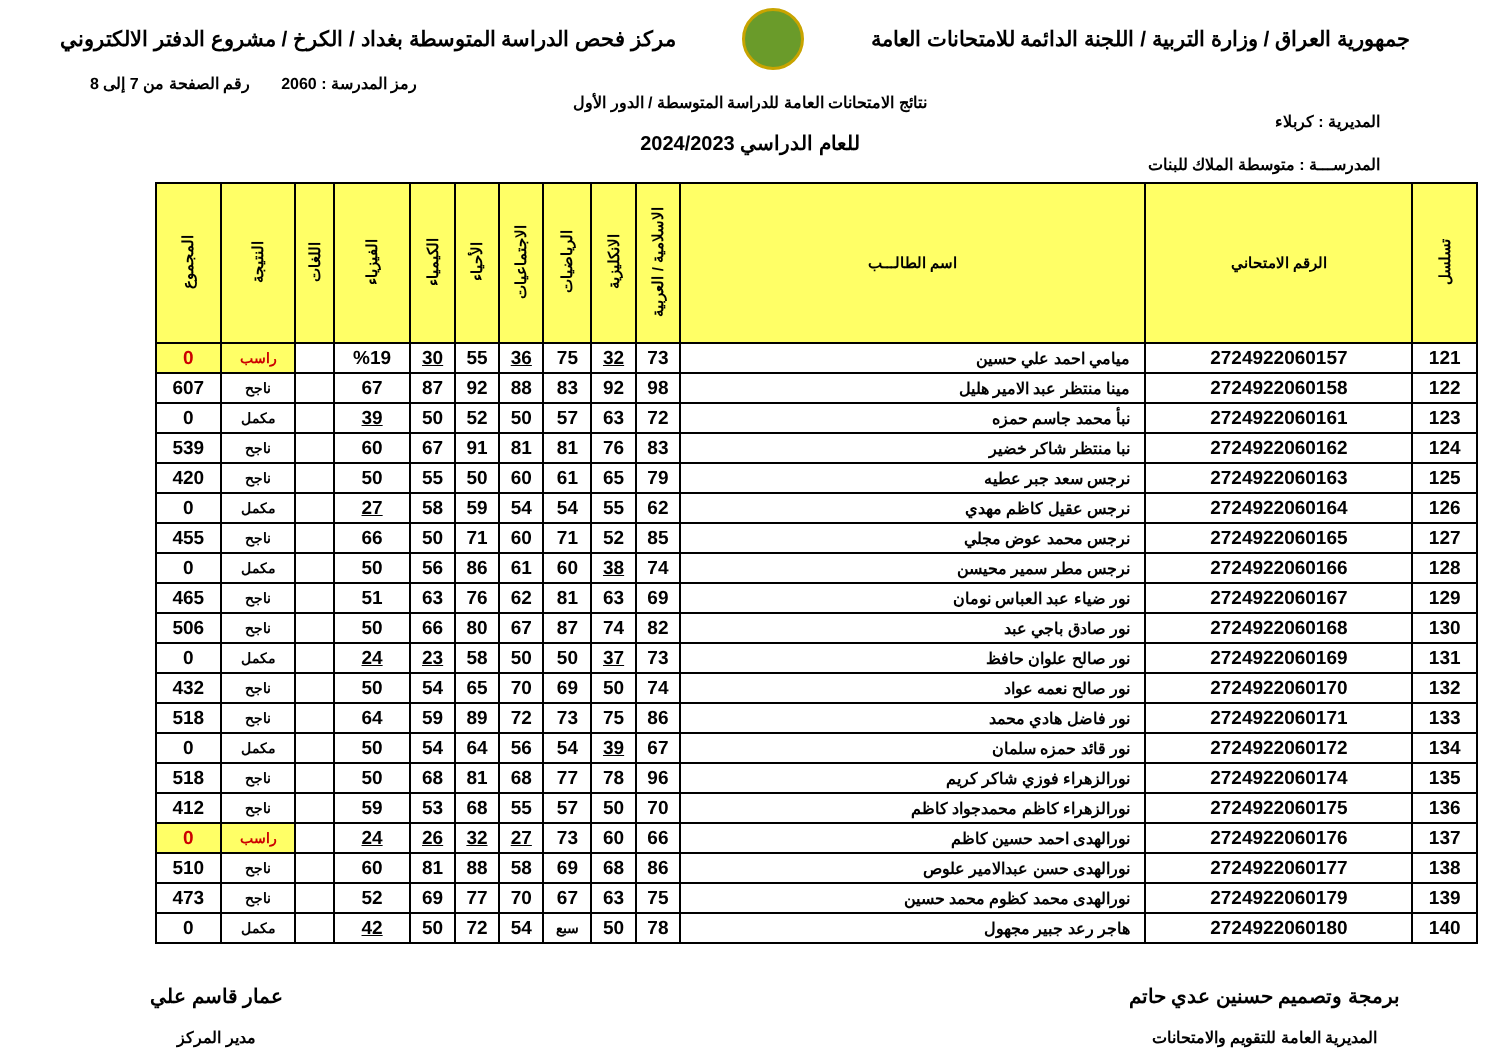جمهورية العراق / وزارة التربية / اللجنة الدائمة للامتحانات العامة
مركز فحص الدراسة المتوسطة بغداد / الكرخ / مشروع الدفتر الالكتروني
رمز المدرسة : 2060 رقم الصفحة من 7 إلى 8
نتائج الامتحانات العامة للدراسة المتوسطة / الدور الأول
المديرية : كربلاء
للعام الدراسي 2024/2023
المدرســـة : متوسطة الملاك للبنات
| تسلسل | الرقم الامتحاني | اسم الطالـــب | الاسلامية / العربية | الانكليزية | الرياضيات | الاجتماعيات | الأحياء | الكيمياء | الفيزياء | اللغات | النتيجة | المجموع |
| --- | --- | --- | --- | --- | --- | --- | --- | --- | --- | --- | --- | --- |
| 121 | 2724922060157 | ميامي احمد علي حسين | 73 | 32 | 75 | 36 | 55 | 30 | %19 | | راسب | 0 |
| 122 | 2724922060158 | مينا منتظر عبد الامير هليل | 98 | 92 | 83 | 88 | 92 | 87 | 67 | | ناجح | 607 |
| 123 | 2724922060161 | نبأ محمد جاسم حمزه | 72 | 63 | 57 | 50 | 52 | 50 | 39 | | مكمل | 0 |
| 124 | 2724922060162 | نبا منتظر شاكر خضير | 83 | 76 | 81 | 81 | 91 | 67 | 60 | | ناجح | 539 |
| 125 | 2724922060163 | نرجس سعد جبر عطيه | 79 | 65 | 61 | 60 | 50 | 55 | 50 | | ناجح | 420 |
| 126 | 2724922060164 | نرجس عقيل كاظم مهدي | 62 | 55 | 54 | 54 | 59 | 58 | 27 | | مكمل | 0 |
| 127 | 2724922060165 | نرجس محمد عوض مجلي | 85 | 52 | 71 | 60 | 71 | 50 | 66 | | ناجح | 455 |
| 128 | 2724922060166 | نرجس مطر سمير محيسن | 74 | 38 | 60 | 61 | 86 | 56 | 50 | | مكمل | 0 |
| 129 | 2724922060167 | نور ضياء عبد العباس نومان | 69 | 63 | 81 | 62 | 76 | 63 | 51 | | ناجح | 465 |
| 130 | 2724922060168 | نور صادق باجي عبد | 82 | 74 | 87 | 67 | 80 | 66 | 50 | | ناجح | 506 |
| 131 | 2724922060169 | نور صالح علوان حافظ | 73 | 37 | 50 | 50 | 58 | 23 | 24 | | مكمل | 0 |
| 132 | 2724922060170 | نور صالح نعمه عواد | 74 | 50 | 69 | 70 | 65 | 54 | 50 | | ناجح | 432 |
| 133 | 2724922060171 | نور فاضل هادي محمد | 86 | 75 | 73 | 72 | 89 | 59 | 64 | | ناجح | 518 |
| 134 | 2724922060172 | نور قائد حمزه سلمان | 67 | 39 | 54 | 56 | 64 | 54 | 50 | | مكمل | 0 |
| 135 | 2724922060174 | نورالزهراء فوزي شاكر كريم | 96 | 78 | 77 | 68 | 81 | 68 | 50 | | ناجح | 518 |
| 136 | 2724922060175 | نورالزهراء كاظم محمدجواد كاظم | 70 | 50 | 57 | 55 | 68 | 53 | 59 | | ناجح | 412 |
| 137 | 2724922060176 | نورالهدى احمد حسين كاظم | 66 | 60 | 73 | 27 | 32 | 26 | 24 | | راسب | 0 |
| 138 | 2724922060177 | نورالهدى حسن عبدالامير علوص | 86 | 68 | 69 | 58 | 88 | 81 | 60 | | ناجح | 510 |
| 139 | 2724922060179 | نورالهدى محمد كظوم محمد حسين | 75 | 63 | 67 | 70 | 77 | 69 | 52 | | ناجح | 473 |
| 140 | 2724922060180 | هاجر رعد جبير مجهول | 78 | 50 | سبع | 54 | 72 | 50 | 42 | | مكمل | 0 |
برمجة وتصميم حسنين عدي حاتم
المديرية العامة للتقويم والامتحانات
عمار قاسم علي
مدير المركز